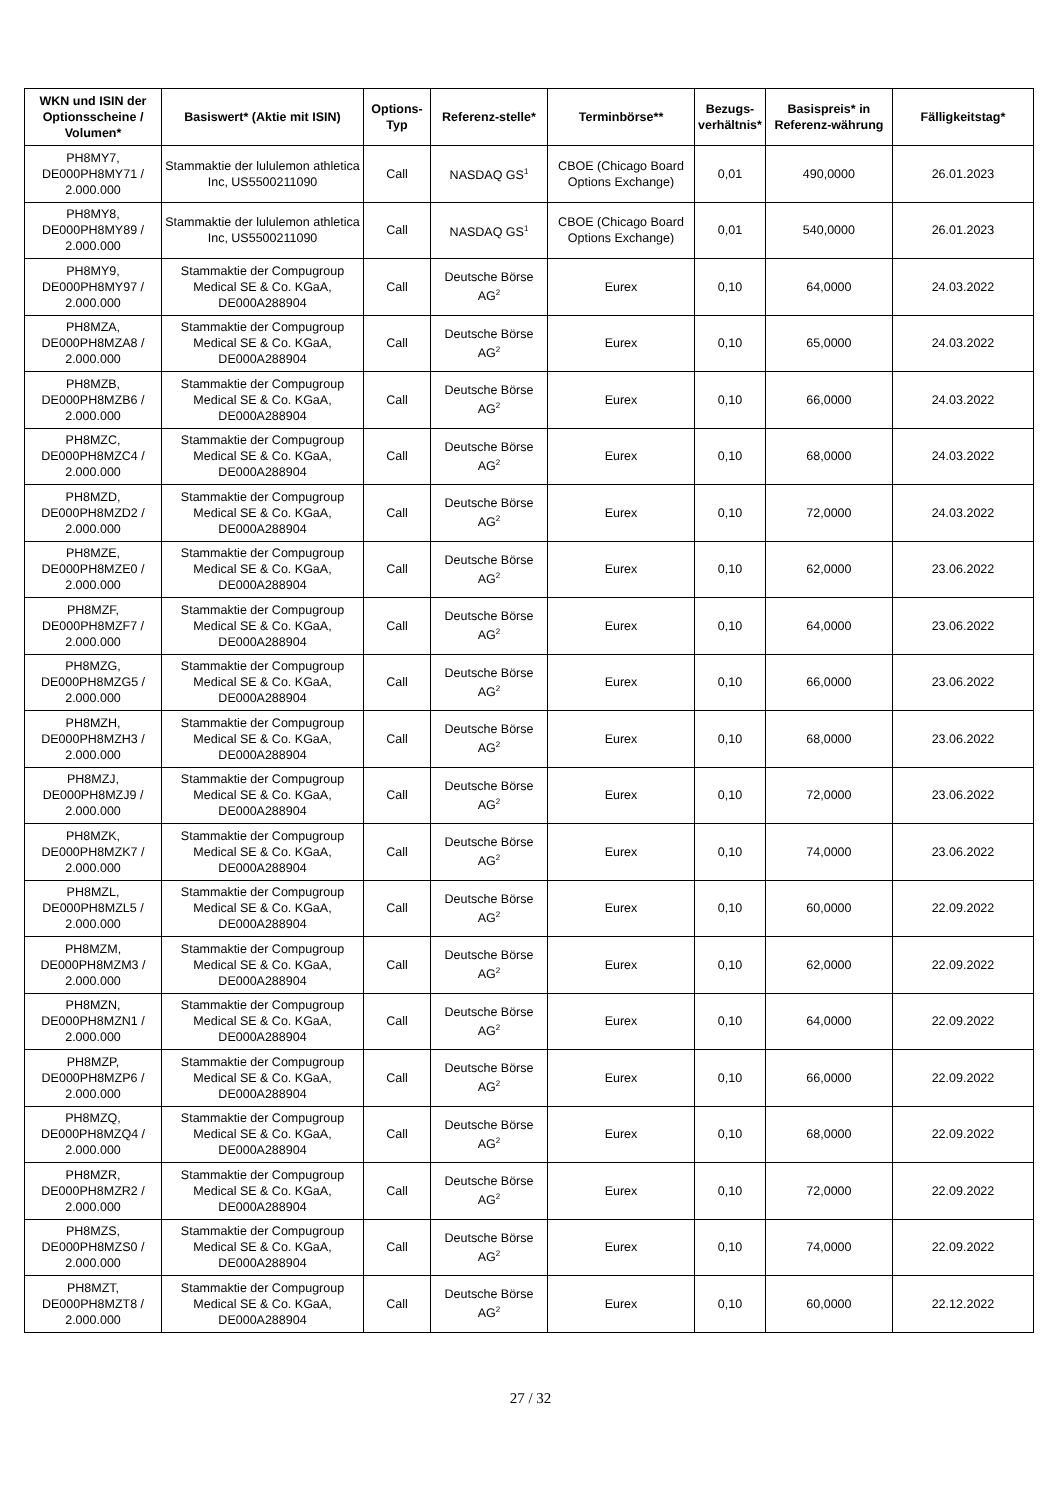| WKN und ISIN der Optionsscheine / Volumen* | Basiswert* (Aktie mit ISIN) | Options-Typ | Referenz-stelle* | Terminbörse** | Bezugs-verhältnis* | Basispreis* in Referenz-währung | Fälligkeitstag* |
| --- | --- | --- | --- | --- | --- | --- | --- |
| PH8MY7, DE000PH8MY71 / 2.000.000 | Stammaktie der lululemon athletica Inc, US5500211090 | Call | NASDAQ GS<sup>1</sup> | CBOE (Chicago Board Options Exchange) | 0,01 | 490,0000 | 26.01.2023 |
| PH8MY8, DE000PH8MY89 / 2.000.000 | Stammaktie der lululemon athletica Inc, US5500211090 | Call | NASDAQ GS<sup>1</sup> | CBOE (Chicago Board Options Exchange) | 0,01 | 540,0000 | 26.01.2023 |
| PH8MY9, DE000PH8MY97 / 2.000.000 | Stammaktie der Compugroup Medical SE & Co. KGaA, DE000A288904 | Call | Deutsche Börse AG<sup>2</sup> | Eurex | 0,10 | 64,0000 | 24.03.2022 |
| PH8MZA, DE000PH8MZA8 / 2.000.000 | Stammaktie der Compugroup Medical SE & Co. KGaA, DE000A288904 | Call | Deutsche Börse AG<sup>2</sup> | Eurex | 0,10 | 65,0000 | 24.03.2022 |
| PH8MZB, DE000PH8MZB6 / 2.000.000 | Stammaktie der Compugroup Medical SE & Co. KGaA, DE000A288904 | Call | Deutsche Börse AG<sup>2</sup> | Eurex | 0,10 | 66,0000 | 24.03.2022 |
| PH8MZC, DE000PH8MZC4 / 2.000.000 | Stammaktie der Compugroup Medical SE & Co. KGaA, DE000A288904 | Call | Deutsche Börse AG<sup>2</sup> | Eurex | 0,10 | 68,0000 | 24.03.2022 |
| PH8MZD, DE000PH8MZD2 / 2.000.000 | Stammaktie der Compugroup Medical SE & Co. KGaA, DE000A288904 | Call | Deutsche Börse AG<sup>2</sup> | Eurex | 0,10 | 72,0000 | 24.03.2022 |
| PH8MZE, DE000PH8MZE0 / 2.000.000 | Stammaktie der Compugroup Medical SE & Co. KGaA, DE000A288904 | Call | Deutsche Börse AG<sup>2</sup> | Eurex | 0,10 | 62,0000 | 23.06.2022 |
| PH8MZF, DE000PH8MZF7 / 2.000.000 | Stammaktie der Compugroup Medical SE & Co. KGaA, DE000A288904 | Call | Deutsche Börse AG<sup>2</sup> | Eurex | 0,10 | 64,0000 | 23.06.2022 |
| PH8MZG, DE000PH8MZG5 / 2.000.000 | Stammaktie der Compugroup Medical SE & Co. KGaA, DE000A288904 | Call | Deutsche Börse AG<sup>2</sup> | Eurex | 0,10 | 66,0000 | 23.06.2022 |
| PH8MZH, DE000PH8MZH3 / 2.000.000 | Stammaktie der Compugroup Medical SE & Co. KGaA, DE000A288904 | Call | Deutsche Börse AG<sup>2</sup> | Eurex | 0,10 | 68,0000 | 23.06.2022 |
| PH8MZJ, DE000PH8MZJ9 / 2.000.000 | Stammaktie der Compugroup Medical SE & Co. KGaA, DE000A288904 | Call | Deutsche Börse AG<sup>2</sup> | Eurex | 0,10 | 72,0000 | 23.06.2022 |
| PH8MZK, DE000PH8MZK7 / 2.000.000 | Stammaktie der Compugroup Medical SE & Co. KGaA, DE000A288904 | Call | Deutsche Börse AG<sup>2</sup> | Eurex | 0,10 | 74,0000 | 23.06.2022 |
| PH8MZL, DE000PH8MZL5 / 2.000.000 | Stammaktie der Compugroup Medical SE & Co. KGaA, DE000A288904 | Call | Deutsche Börse AG<sup>2</sup> | Eurex | 0,10 | 60,0000 | 22.09.2022 |
| PH8MZM, DE000PH8MZM3 / 2.000.000 | Stammaktie der Compugroup Medical SE & Co. KGaA, DE000A288904 | Call | Deutsche Börse AG<sup>2</sup> | Eurex | 0,10 | 62,0000 | 22.09.2022 |
| PH8MZN, DE000PH8MZN1 / 2.000.000 | Stammaktie der Compugroup Medical SE & Co. KGaA, DE000A288904 | Call | Deutsche Börse AG<sup>2</sup> | Eurex | 0,10 | 64,0000 | 22.09.2022 |
| PH8MZP, DE000PH8MZP6 / 2.000.000 | Stammaktie der Compugroup Medical SE & Co. KGaA, DE000A288904 | Call | Deutsche Börse AG<sup>2</sup> | Eurex | 0,10 | 66,0000 | 22.09.2022 |
| PH8MZQ, DE000PH8MZQ4 / 2.000.000 | Stammaktie der Compugroup Medical SE & Co. KGaA, DE000A288904 | Call | Deutsche Börse AG<sup>2</sup> | Eurex | 0,10 | 68,0000 | 22.09.2022 |
| PH8MZR, DE000PH8MZR2 / 2.000.000 | Stammaktie der Compugroup Medical SE & Co. KGaA, DE000A288904 | Call | Deutsche Börse AG<sup>2</sup> | Eurex | 0,10 | 72,0000 | 22.09.2022 |
| PH8MZS, DE000PH8MZS0 / 2.000.000 | Stammaktie der Compugroup Medical SE & Co. KGaA, DE000A288904 | Call | Deutsche Börse AG<sup>2</sup> | Eurex | 0,10 | 74,0000 | 22.09.2022 |
| PH8MZT, DE000PH8MZT8 / 2.000.000 | Stammaktie der Compugroup Medical SE & Co. KGaA, DE000A288904 | Call | Deutsche Börse AG<sup>2</sup> | Eurex | 0,10 | 60,0000 | 22.12.2022 |
27 / 32